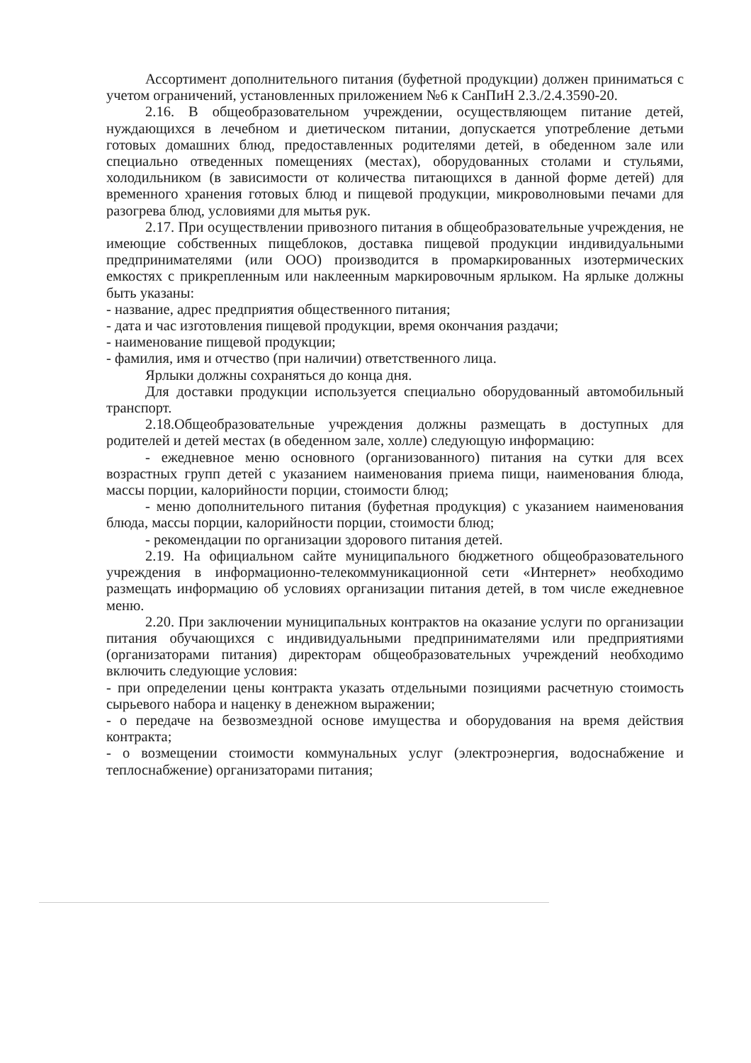Ассортимент дополнительного питания (буфетной продукции) должен приниматься с учетом ограничений, установленных приложением №6 к СанПиН 2.3./2.4.3590-20.
2.16. В общеобразовательном учреждении, осуществляющем питание детей, нуждающихся в лечебном и диетическом питании, допускается употребление детьми готовых домашних блюд, предоставленных родителями детей, в обеденном зале или специально отведенных помещениях (местах), оборудованных столами и стульями, холодильником (в зависимости от количества питающихся в данной форме детей) для временного хранения готовых блюд и пищевой продукции, микроволновыми печами для разогрева блюд, условиями для мытья рук.
2.17. При осуществлении привозного питания в общеобразовательные учреждения, не имеющие собственных пищеблоков, доставка пищевой продукции индивидуальными предпринимателями (или ООО) производится в промаркированных изотермических емкостях с прикрепленным или наклеенным маркировочным ярлыком. На ярлыке должны быть указаны:
- название, адрес предприятия общественного питания;
- дата и час изготовления пищевой продукции, время окончания раздачи;
- наименование пищевой продукции;
- фамилия, имя и отчество (при наличии) ответственного лица.
Ярлыки должны сохраняться до конца дня.
Для доставки продукции используется специально оборудованный автомобильный транспорт.
2.18.Общеобразовательные учреждения должны размещать в доступных для родителей и детей местах (в обеденном зале, холле) следующую информацию:
- ежедневное меню основного (организованного) питания на сутки для всех возрастных групп детей с указанием наименования приема пищи, наименования блюда, массы порции, калорийности порции, стоимости блюд;
- меню дополнительного питания (буфетная продукция) с указанием наименования блюда, массы порции, калорийности порции, стоимости блюд;
- рекомендации по организации здорового питания детей.
2.19. На официальном сайте муниципального бюджетного общеобразовательного учреждения в информационно-телекоммуникационной сети «Интернет» необходимо размещать информацию об условиях организации питания детей, в том числе ежедневное меню.
2.20. При заключении муниципальных контрактов на оказание услуги по организации питания обучающихся с индивидуальными предпринимателями или предприятиями (организаторами питания) директорам общеобразовательных учреждений необходимо включить следующие условия:
- при определении цены контракта указать отдельными позициями расчетную стоимость сырьевого набора и наценку в денежном выражении;
- о передаче на безвозмездной основе имущества и оборудования на время действия контракта;
- о возмещении стоимости коммунальных услуг (электроэнергия, водоснабжение и теплоснабжение) организаторами питания;